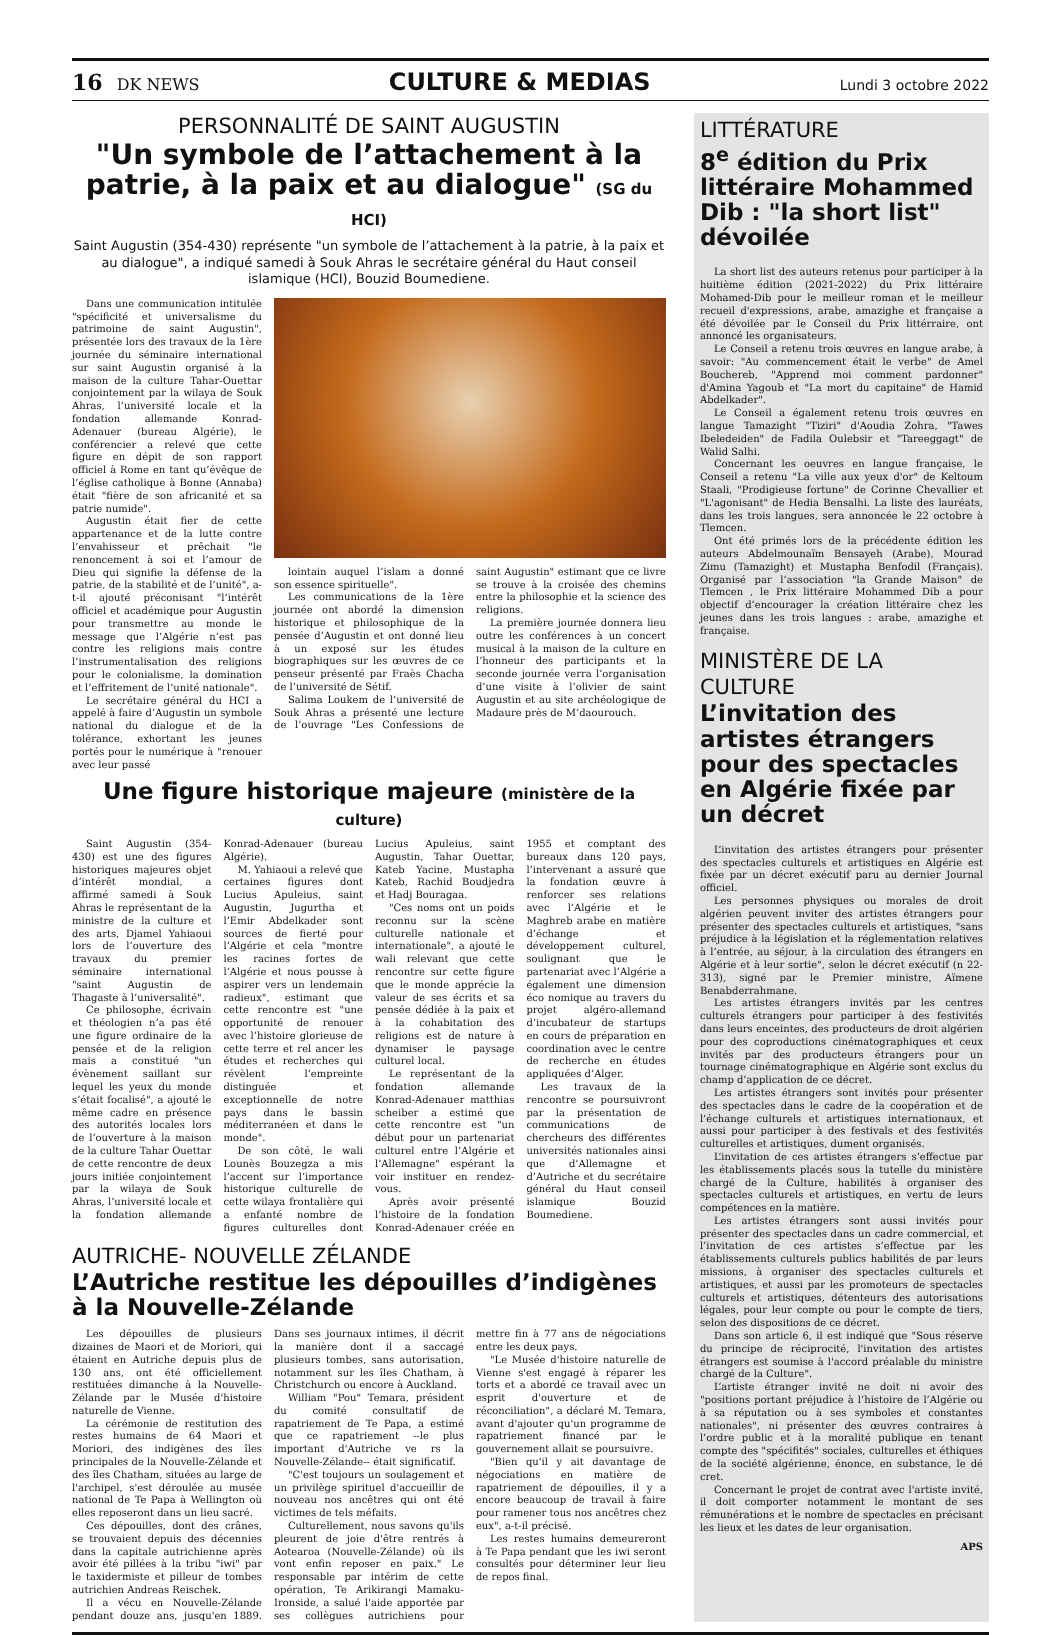16 DK NEWS
CULTURE & MEDIAS
Lundi 3 octobre 2022
PERSONNALITÉ DE SAINT AUGUSTIN
"Un symbole de l’attachement à la patrie, à la paix et au dialogue" (SG du HCI)
Saint Augustin (354-430) représente "un symbole de l’attachement à la patrie, à la paix et au dialogue", a indiqué samedi à Souk Ahras le secrétaire général du Haut conseil islamique (HCI), Bouzid Boumediene.
Dans une communication intitulée "spécificité et universalisme du patrimoine de saint Augustin", présentée lors des travaux de la 1ère journée du séminaire international sur saint Augustin organisé à la maison de la culture Tahar-Ouettar conjointement par la wilaya de Souk Ahras, l’université locale et la fondation allemande Konrad-Adenauer (bureau Algérie), le conférencier a relevé que cette figure en dépit de son rapport officiel à Rome en tant qu’évêque de l’église catholique à Bonne (Annaba) était "fière de son africanité et sa patrie numide".
Augustin était fier de cette appartenance et de la lutte contre l’envahisseur et prêchait "le renoncement à soi et l’amour de Dieu qui signifie la défense de la patrie, de la stabilité et de l’unité", a-t-il ajouté préconisant "l’intérêt officiel et académique pour Augustin pour transmettre au monde le message que l’Algérie n’est pas contre les religions mais contre l’instrumentalisation des religions pour le colonialisme, la domination et l’effritement de l’unité nationale".
Le secrétaire général du HCI a appelé à faire d’Augustin un symbole national du dialogue et de la tolérance, exhortant les jeunes portés pour le numérique à "renouer avec leur passé
lointain auquel l’islam a donné son essence spirituelle".
Les communications de la 1ère journée ont abordé la dimension historique et philosophique de la pensée d’Augustin et ont donné lieu à un exposé sur les études biographiques sur les œuvres de ce penseur présenté par Fraès Chacha de l’université de Sétif.
Salima Loukem de l’université de Souk Ahras a présenté une lecture de l’ouvrage "Les Confessions de saint Augustin" estimant que ce livre se trouve à la croisée des chemins entre la philosophie et la science des religions.
La première journée donnera lieu outre les conférences à un concert musical à la maison de la culture en l’honneur des participants et la seconde journée verra l’organisation d’une visite à l’olivier de saint Augustin et au site archéologique de Madaure près de M’daourouch.
Une figure historique majeure (ministère de la culture)
Saint Augustin (354-430) est une des figures historiques majeures objet d’intérêt mondial, a affirmé samedi à Souk Ahras le représentant de la ministre de la culture et des arts, Djamel Yahiaoui lors de l’ouverture des travaux du premier séminaire international "saint Augustin de Thagaste à l’universalité".
Ce philosophe, écrivain et théologien n’a pas été une figure ordinaire de la pensée et de la religion mais a constitué "un évènement saillant sur lequel les yeux du monde s’était focalisé", a ajouté le même cadre en présence des autorités locales lors de l’ouverture à la maison de la culture Tahar Ouettar de cette rencontre de deux jours initiée conjointement par la wilaya de Souk Ahras, l’université locale et la fondation allemande Konrad-Adenauer (bureau Algérie).
M. Yahiaoui a relevé que certaines figures dont Lucius Apuleius, saint Augustin, Jugurtha et l’Emir Abdelkader sont sources de fierté pour l’Algérie et cela "montre les racines fortes de l’Algérie et nous pousse à aspirer vers un lendemain radieux", estimant que cette rencontre est "une opportunité de renouer avec l’histoire glorieuse de cette terre et rel ancer les études et recherches qui révèlent l’empreinte distinguée et exceptionnelle de notre pays dans le bassin méditerranéen et dans le monde".
De son côté, le wali Lounès Bouzegza a mis l’accent sur l’importance historique culturelle de cette wilaya frontalière qui a enfanté nombre de figures culturelles dont Lucius Apuleius, saint Augustin, Tahar Ouettar, Kateb Yacine, Mustapha Kateb, Rachid Boudjedra et Hadj Bouragaa.
"Ces noms ont un poids reconnu sur la scène culturelle nationale et internationale", a ajouté le wali relevant que cette rencontre sur cette figure que le monde apprécie la valeur de ses écrits et sa pensée dédiée à la paix et à la cohabitation des religions est de nature à dynamiser le paysage culturel local.
Le représentant de la fondation allemande Konrad-Adenauer matthias scheiber a estimé que cette rencontre est "un début pour un partenariat culturel entre l’Algérie et l’Allemagne" espérant la voir instituer en rendez-vous.
Après avoir présenté l’histoire de la fondation Konrad-Adenauer créée en 1955 et comptant des bureaux dans 120 pays, l’intervenant a assuré que la fondation œuvre à renforcer ses relations avec l’Algérie et le Maghreb arabe en matière d’échange et développement culturel, soulignant que le partenariat avec l’Algérie a également une dimension éco nomique au travers du projet algéro-allemand d’incubateur de startups en cours de préparation en coordination avec le centre de recherche en études appliquées d’Alger.
Les travaux de la rencontre se poursuivront par la présentation de communications de chercheurs des différentes universités nationales ainsi que d’Allemagne et d’Autriche et du secrétaire général du Haut conseil islamique Bouzid Boumediene.
AUTRICHE- NOUVELLE ZÉLANDE
L’Autriche restitue les dépouilles d’indigènes à la Nouvelle-Zélande
Les dépouilles de plusieurs dizaines de Maori et de Moriori, qui étaient en Autriche depuis plus de 130 ans, ont été officiellement restituées dimanche à la Nouvelle-Zélande par le Musée d'histoire naturelle de Vienne.
La cérémonie de restitution des restes humains de 64 Maori et Moriori, des indigènes des îles principales de la Nouvelle-Zélande et des îles Chatham, situées au large de l'archipel, s'est déroulée au musée national de Te Papa à Wellington où elles reposeront dans un lieu sacré.
Ces dépouilles, dont des crânes, se trouvaient depuis des décennies dans la capitale autrichienne après avoir été pillées à la tribu "iwi" par le taxidermiste et pilleur de tombes autrichien Andreas Reischek.
Il a vécu en Nouvelle-Zélande pendant douze ans, jusqu'en 1889. Dans ses journaux intimes, il décrit la manière dont il a saccagé plusieurs tombes, sans autorisation, notamment sur les îles Chatham, à Christchurch ou encore à Auckland.
William "Pou" Temara, président du comité consultatif de rapatriement de Te Papa, a estimé que ce rapatriement --le plus important d'Autriche ve rs la Nouvelle-Zélande-- était significatif.
"C'est toujours un soulagement et un privilège spirituel d'accueillir de nouveau nos ancêtres qui ont été victimes de tels méfaits.
Culturellement, nous savons qu'ils pleurent de joie d'être rentrés à Aotearoa (Nouvelle-Zélande) où ils vont enfin reposer en paix." Le responsable par intérim de cette opération, Te Arikirangi Mamaku-Ironside, a salué l'aide apportée par ses collègues autrichiens pour mettre fin à 77 ans de négociations entre les deux pays.
"Le Musée d'histoire naturelle de Vienne s'est engagé à réparer les torts et a abordé ce travail avec un esprit d'ouverture et de réconciliation", a déclaré M. Temara, avant d'ajouter qu'un programme de rapatriement financé par le gouvernement allait se poursuivre.
"Bien qu'il y ait davantage de négociations en matière de rapatriement de dépouilles, il y a encore beaucoup de travail à faire pour ramener tous nos ancêtres chez eux", a-t-il précisé.
Les restes humains demeureront à Te Papa pendant que les iwi seront consultés pour déterminer leur lieu de repos final.
LITTÉRATURE
8<sup>e</sup> édition du Prix littéraire Mohammed Dib : "la short list" dévoilée
La short list des auteurs retenus pour participer à la huitième édition (2021-2022) du Prix littéraire Mohamed-Dib pour le meilleur roman et le meilleur recueil d'expressions, arabe, amazighe et française a été dévoilée par le Conseil du Prix littérraire, ont annoncé les organisateurs.
Le Conseil a retenu trois œuvres en langue arabe, à savoir: "Au commencement était le verbe" de Amel Bouchereb, "Apprend moi comment pardonner" d'Amina Yagoub et "La mort du capitaine" de Hamid Abdelkader".
Le Conseil a également retenu trois œuvres en langue Tamazight "Tiziri" d'Aoudia Zohra, "Tawes Ibeledeiden" de Fadila Oulebsir et "Tareeggagt" de Walid Salhi.
Concernant les oeuvres en langue française, le Conseil a retenu "La ville aux yeux d'or" de Keltoum Staali, "Prodigieuse fortune" de Corinne Chevallier et "L'agonisant" de Hedia Bensalhi. La liste des lauréats, dans les trois langues, sera annoncée le 22 octobre à Tlemcen.
Ont été primés lors de la précédente édition les auteurs Abdelmounaïm Bensayeh (Arabe), Mourad Zimu (Tamazight) et Mustapha Benfodil (Français). Organisé par l’association "la Grande Maison" de Tlemcen , le Prix littéraire Mohammed Dib a pour objectif d’encourager la création littéraire chez les jeunes dans les trois langues : arabe, amazighe et française.
MINISTÈRE DE LA CULTURE
L’invitation des artistes étrangers pour des spectacles en Algérie fixée par un décret
L’invitation des artistes étrangers pour présenter des spectacles culturels et artistiques en Algérie est fixée par un décret exécutif paru au dernier Journal officiel.
Les personnes physiques ou morales de droit algérien peuvent inviter des artistes étrangers pour présenter des spectacles culturels et artistiques, "sans préjudice à la législation et la réglementation relatives à l’entrée, au séjour, à la circulation des étrangers en Algérie et à leur sortie", selon le décret exécutif (n 22-313), signé par le Premier ministre, Aïmene Benabderrahmane.
Les artistes étrangers invités par les centres culturels étrangers pour participer à des festivités dans leurs enceintes, des producteurs de droit algérien pour des coproductions cinématographiques et ceux invités par des producteurs étrangers pour un tournage cinématographique en Algérie sont exclus du champ d’application de ce décret.
Les artistes étrangers sont invités pour présenter des spectacles dans le cadre de la coopération et de l’échange culturels et artistiques internationaux, et aussi pour participer à des festivals et des festivités culturelles et artistiques, dument organisés.
L’invitation de ces artistes étrangers s’effectue par les établissements placés sous la tutelle du ministère chargé de la Culture, habilités à organiser des spectacles culturels et artistiques, en vertu de leurs compétences en la matière.
Les artistes étrangers sont aussi invités pour présenter des spectacles dans un cadre commercial, et l’invitation de ces artistes s’effectue par les établissements culturels publics habilités de par leurs missions, à organiser des spectacles culturels et artistiques, et aussi par les promoteurs de spectacles culturels et artistiques, détenteurs des autorisations légales, pour leur compte ou pour le compte de tiers, selon des dispositions de ce décret.
Dans son article 6, il est indiqué que "Sous réserve du principe de réciprocité, l'invitation des artistes étrangers est soumise à l'accord préalable du ministre chargé de la Culture".
L’artiste étranger invité ne doit ni avoir des "positions portant préjudice à l’histoire de l’Algérie ou à sa réputation ou à ses symboles et constantes nationales", ni présenter des œuvres contraires à l’ordre public et à la moralité publique en tenant compte des "spécifités" sociales, culturelles et éthiques de la société algérienne, énonce, en substance, le dé cret.
Concernant le projet de contrat avec l'artiste invité, il doit comporter notamment le montant de ses rémunérations et le nombre de spectacles en précisant les lieux et les dates de leur organisation.
APS